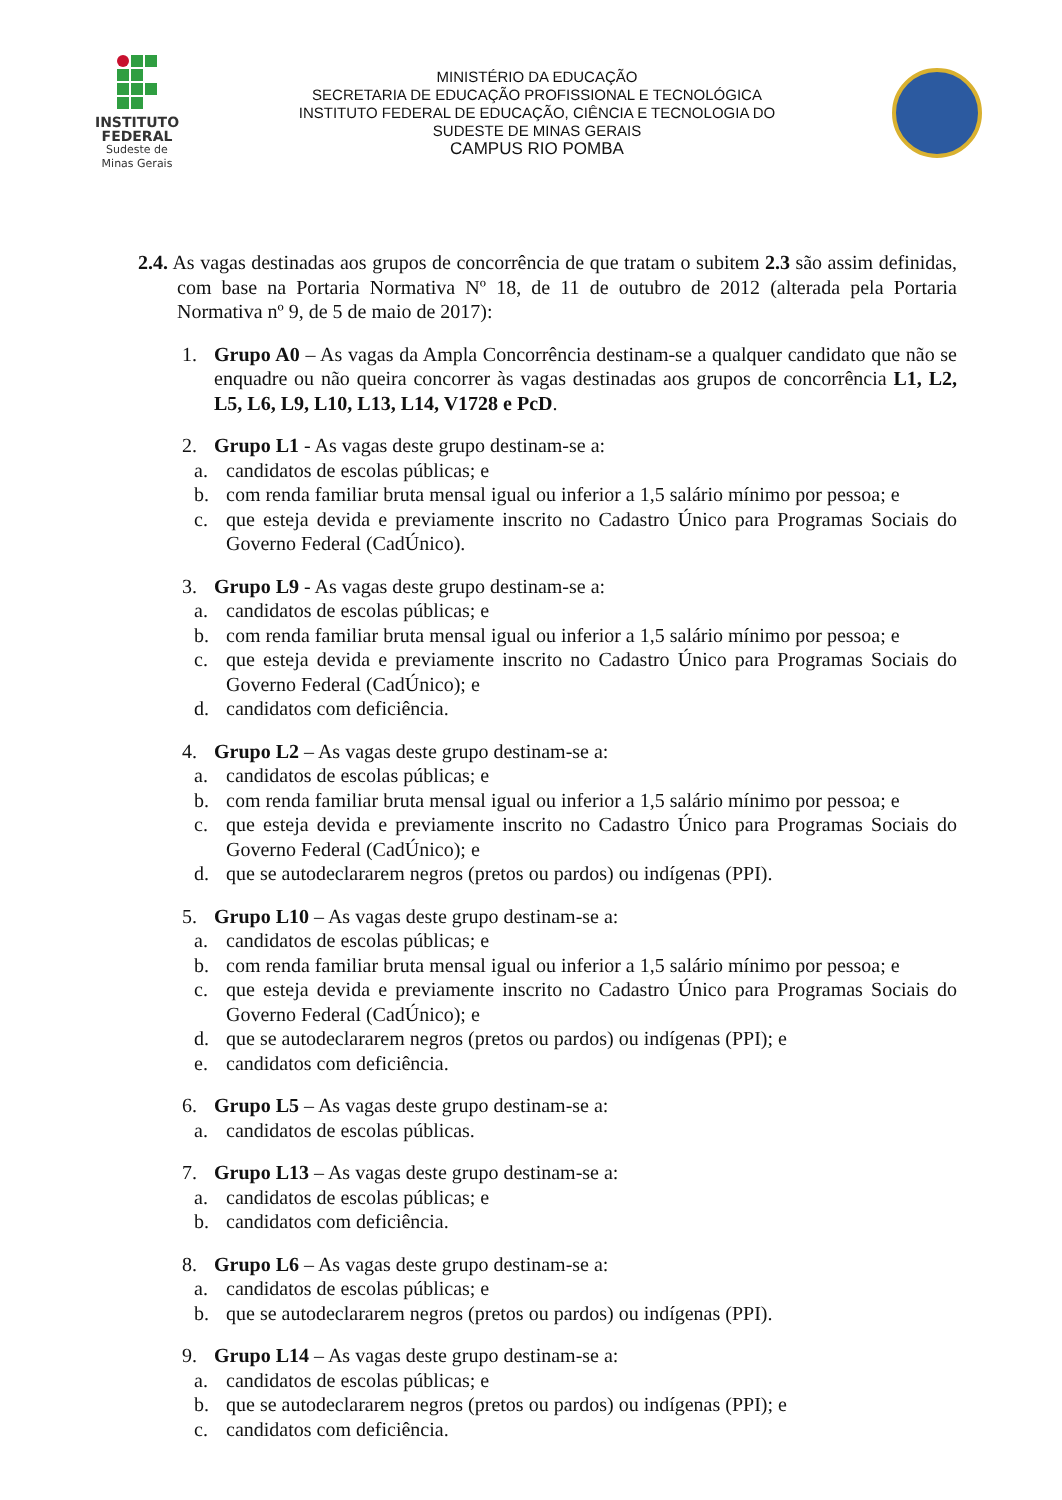INSTITUTO
FEDERAL
Sudeste de
Minas Gerais
MINISTÉRIO DA EDUCAÇÃO
SECRETARIA DE EDUCAÇÃO PROFISSIONAL E TECNOLÓGICA
INSTITUTO FEDERAL DE EDUCAÇÃO, CIÊNCIA E TECNOLOGIA DO
SUDESTE DE MINAS GERAIS
CAMPUS RIO POMBA
2.4. As vagas destinadas aos grupos de concorrência de que tratam o subitem 2.3 são assim definidas, com base na Portaria Normativa Nº 18, de 11 de outubro de 2012 (alterada pela Portaria Normativa nº 9, de 5 de maio de 2017):
1. Grupo A0 – As vagas da Ampla Concorrência destinam-se a qualquer candidato que não se enquadre ou não queira concorrer às vagas destinadas aos grupos de concorrência L1, L2, L5, L6, L9, L10, L13, L14, V1728 e PcD.
2. Grupo L1 - As vagas deste grupo destinam-se a:
a. candidatos de escolas públicas; e
b. com renda familiar bruta mensal igual ou inferior a 1,5 salário mínimo por pessoa; e
c. que esteja devida e previamente inscrito no Cadastro Único para Programas Sociais do Governo Federal (CadÚnico).
3. Grupo L9 - As vagas deste grupo destinam-se a:
a. candidatos de escolas públicas; e
b. com renda familiar bruta mensal igual ou inferior a 1,5 salário mínimo por pessoa; e
c. que esteja devida e previamente inscrito no Cadastro Único para Programas Sociais do Governo Federal (CadÚnico); e
d. candidatos com deficiência.
4. Grupo L2 – As vagas deste grupo destinam-se a:
a. candidatos de escolas públicas; e
b. com renda familiar bruta mensal igual ou inferior a 1,5 salário mínimo por pessoa; e
c. que esteja devida e previamente inscrito no Cadastro Único para Programas Sociais do Governo Federal (CadÚnico); e
d. que se autodeclararem negros (pretos ou pardos) ou indígenas (PPI).
5. Grupo L10 – As vagas deste grupo destinam-se a:
a. candidatos de escolas públicas; e
b. com renda familiar bruta mensal igual ou inferior a 1,5 salário mínimo por pessoa; e
c. que esteja devida e previamente inscrito no Cadastro Único para Programas Sociais do Governo Federal (CadÚnico); e
d. que se autodeclararem negros (pretos ou pardos) ou indígenas (PPI); e
e. candidatos com deficiência.
6. Grupo L5 – As vagas deste grupo destinam-se a:
a. candidatos de escolas públicas.
7. Grupo L13 – As vagas deste grupo destinam-se a:
a. candidatos de escolas públicas; e
b. candidatos com deficiência.
8. Grupo L6 – As vagas deste grupo destinam-se a:
a. candidatos de escolas públicas; e
b. que se autodeclararem negros (pretos ou pardos) ou indígenas (PPI).
9. Grupo L14 – As vagas deste grupo destinam-se a:
a. candidatos de escolas públicas; e
b. que se autodeclararem negros (pretos ou pardos) ou indígenas (PPI); e
c. candidatos com deficiência.